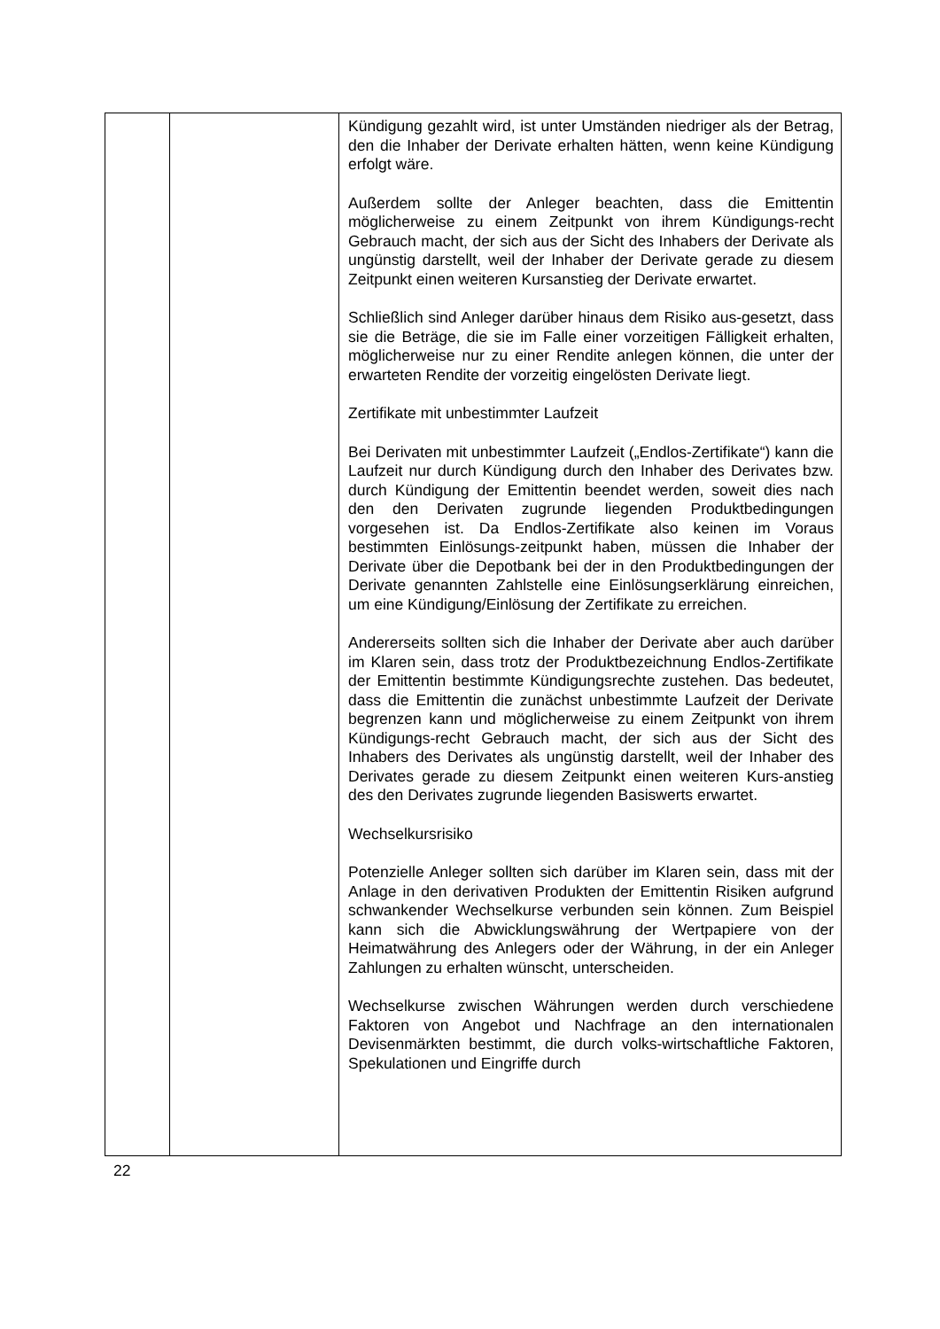| | | Kündigung gezahlt wird, ist unter Umständen niedriger als der Betrag, den die Inhaber der Derivate erhalten hätten, wenn keine Kündigung erfolgt wäre. Außerdem sollte der Anleger beachten, dass die Emittentin möglicherweise zu einem Zeitpunkt von ihrem Kündigungs-recht Gebrauch macht, der sich aus der Sicht des Inhabers der Derivate als ungünstig darstellt, weil der Inhaber der Derivate gerade zu diesem Zeitpunkt einen weiteren Kursanstieg der Derivate erwartet. Schließlich sind Anleger darüber hinaus dem Risiko aus-gesetzt, dass sie die Beträge, die sie im Falle einer vorzeitigen Fälligkeit erhalten, möglicherweise nur zu einer Rendite anlegen können, die unter der erwarteten Rendite der vorzeitig eingelösten Derivate liegt. Zertifikate mit unbestimmter Laufzeit Bei Derivaten mit unbestimmter Laufzeit („Endlos-Zertifikate“) kann die Laufzeit nur durch Kündigung durch den Inhaber des Derivates bzw. durch Kündigung der Emittentin beendet werden, soweit dies nach den den Derivaten zugrunde liegenden Produktbedingungen vorgesehen ist. Da Endlos-Zertifikate also keinen im Voraus bestimmten Einlösungs-zeitpunkt haben, müssen die Inhaber der Derivate über die Depotbank bei der in den Produktbedingungen der Derivate genannten Zahlstelle eine Einlösungserklärung einreichen, um eine Kündigung/Einlösung der Zertifikate zu erreichen. Andererseits sollten sich die Inhaber der Derivate aber auch darüber im Klaren sein, dass trotz der Produktbezeichnung Endlos-Zertifikate der Emittentin bestimmte Kündigungsrechte zustehen. Das bedeutet, dass die Emittentin die zunächst unbestimmte Laufzeit der Derivate begrenzen kann und möglicherweise zu einem Zeitpunkt von ihrem Kündigungs-recht Gebrauch macht, der sich aus der Sicht des Inhabers des Derivates als ungünstig darstellt, weil der Inhaber des Derivates gerade zu diesem Zeitpunkt einen weiteren Kurs-anstieg des den Derivates zugrunde liegenden Basiswerts erwartet. Wechselkursrisiko Potenzielle Anleger sollten sich darüber im Klaren sein, dass mit der Anlage in den derivativen Produkten der Emittentin Risiken aufgrund schwankender Wechselkurse verbunden sein können. Zum Beispiel kann sich die Abwicklungswährung der Wertpapiere von der Heimatwährung des Anlegers oder der Währung, in der ein Anleger Zahlungen zu erhalten wünscht, unterscheiden. Wechselkurse zwischen Währungen werden durch verschiedene Faktoren von Angebot und Nachfrage an den internationalen Devisenmärkten bestimmt, die durch volks-wirtschaftliche Faktoren, Spekulationen und Eingriffe durch |
22